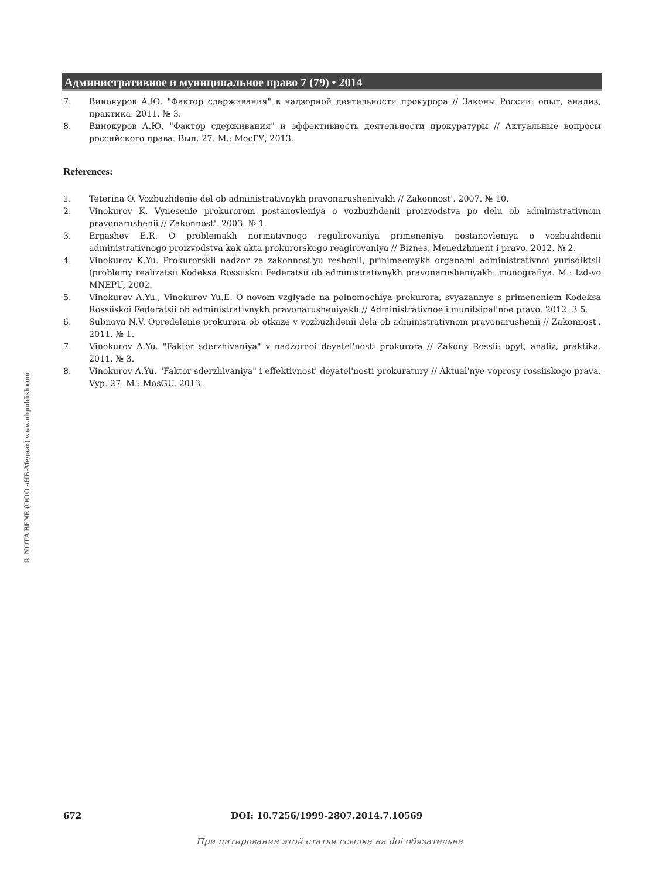Административное и муниципальное право 7 (79) • 2014
© NOTA BENE (ООО «НБ-Медиа») www.nbpublish.com
7. Винокуров А.Ю. "Фактор сдерживания" в надзорной деятельности прокурора // Законы России: опыт, анализ, практика. 2011. № 3.
8. Винокуров А.Ю. "Фактор сдерживания" и эффективность деятельности прокуратуры // Актуальные вопросы российского права. Вып. 27. М.: МосГУ, 2013.
References:
1. Teterina O. Vozbuzhdenie del ob administrativnykh pravonarusheniyakh // Zakonnost'. 2007. № 10.
2. Vinokurov K. Vynesenie prokurorom postanovleniya o vozbuzhdenii proizvodstva po delu ob administrativnom pravonarushenii // Zakonnost'. 2003. № 1.
3. Ergashev E.R. O problemakh normativnogo regulirovaniya primeneniya postanovleniya o vozbuzhdenii administrativnogo proizvodstva kak akta prokurorskogo reagirovaniya // Biznes, Menedzhment i pravo. 2012. № 2.
4. Vinokurov K.Yu. Prokurorskii nadzor za zakonnost'yu reshenii, prinimaemykh organami administrativnoi yurisdiktsii (problemy realizatsii Kodeksa Rossiiskoi Federatsii ob administrativnykh pravonarusheniyakh: monografiya. M.: Izd-vo MNEPU, 2002.
5. Vinokurov A.Yu., Vinokurov Yu.E. O novom vzglyade na polnomochiya prokurora, svyazannye s primeneniem Kodeksa Rossiiskoi Federatsii ob administrativnykh pravonarusheniyakh // Administrativnoe i munitsipal'noe pravo. 2012. 3 5.
6. Subnova N.V. Opredelenie prokurora ob otkaze v vozbuzhdenii dela ob administrativnom pravonarushenii // Zakonnost'. 2011. № 1.
7. Vinokurov A.Yu. "Faktor sderzhivaniya" v nadzornoi deyatel'nosti prokurora // Zakony Rossii: opyt, analiz, praktika. 2011. № 3.
8. Vinokurov A.Yu. "Faktor sderzhivaniya" i effektivnost' deyatel'nosti prokuratury // Aktual'nye voprosy rossiiskogo prava. Vyp. 27. M.: MosGU, 2013.
672 DOI: 10.7256/1999-2807.2014.7.10569
При цитировании этой статьи ссылка на doi обязательна